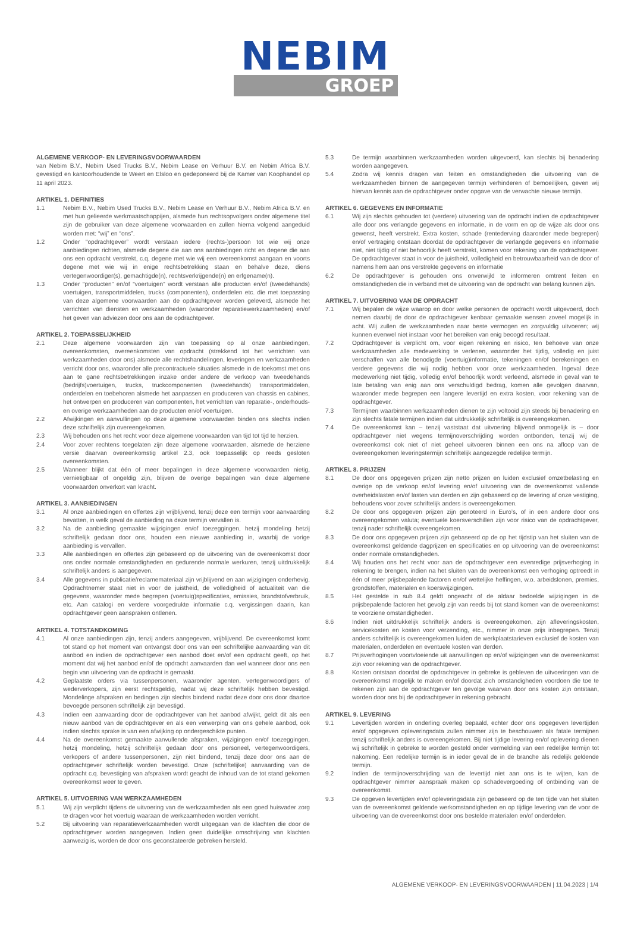NEBIM
GROEP
ALGEMENE VERKOOP- EN LEVERINGSVOORWAARDEN
van Nebim B.V., Nebim Used Trucks B.V., Nebim Lease en Verhuur B.V. en Nebim Africa B.V. gevestigd en kantoorhoudende te Weert en Elsloo en gedeponeerd bij de Kamer van Koophandel op 11 april 2023.
ARTIKEL 1. DEFINITIES
1.1 Nebim B.V., Nebim Used Trucks B.V., Nebim Lease en Verhuur B.V., Nebim Africa B.V. en met hun gelieerde werkmaatschappijen, alsmede hun rechtsopvolgers onder algemene titel zijn de gebruiker van deze algemene voorwaarden en zullen hierna volgend aangeduid worden met: “wij” en “ons”.
1.2 Onder “opdrachtgever” wordt verstaan iedere (rechts-)persoon tot wie wij onze aanbiedingen richten, alsmede degene die aan ons aanbiedingen richt en degene die aan ons een opdracht verstrekt, c.q. degene met wie wij een overeenkomst aangaan en voorts degene met wie wij in enige rechtsbetrekking staan en behalve deze, diens vertegenwoordiger(s), gemachtigde(n), rechtsverkrijgende(n) en erfgename(n).
1.3 Onder “producten” en/of “voertuigen” wordt verstaan alle producten en/of (tweedehands) voertuigen, transportmiddelen, trucks (componenten), onderdelen etc. die met toepassing van deze algemene voorwaarden aan de opdrachtgever worden geleverd, alsmede het verrichten van diensten en werkzaamheden (waaronder reparatiewerkzaamheden) en/of het geven van adviezen door ons aan de opdrachtgever.
ARTIKEL 2. TOEPASSELIJKHEID
2.1 Deze algemene voorwaarden zijn van toepassing op al onze aanbiedingen, overeenkomsten, overeenkomsten van opdracht (strekkend tot het verrichten van werkzaamheden door ons) alsmede alle rechtshandelingen, leveringen en werkzaamheden verricht door ons, waaronder alle precontractuele situaties alsmede in de toekomst met ons aan te gane rechtsbetrekkingen inzake onder andere de verkoop van tweedehands (bedrijfs)voertuigen, trucks, truckcomponenten (tweedehands) transportmiddelen, onderdelen en toebehoren alsmede het aanpassen en produceren van chassis en cabines, het ontwerpen en produceren van componenten, het verrichten van reparatie-, onderhouds- en overige werkzaamheden aan de producten en/of voertuigen.
2.2 Afwijkingen en aanvullingen op deze algemene voorwaarden binden ons slechts indien deze schriftelijk zijn overeengekomen.
2.3 Wij behouden ons het recht voor deze algemene voorwaarden van tijd tot tijd te herzien.
2.4 Voor zover rechtens toegelaten zijn deze algemene voorwaarden, alsmede de herziene versie daarvan overeenkomstig artikel 2.3, ook toepasselijk op reeds gesloten overeenkomsten.
2.5 Wanneer blijkt dat één of meer bepalingen in deze algemene voorwaarden nietig, vernietigbaar of ongeldig zijn, blijven de overige bepalingen van deze algemene voorwaarden onverkort van kracht.
ARTIKEL 3. AANBIEDINGEN
3.1 Al onze aanbiedingen en offertes zijn vrijblijvend, tenzij deze een termijn voor aanvaarding bevatten, in welk geval de aanbieding na deze termijn vervallen is.
3.2 Na de aanbieding gemaakte wijzigingen en/of toezeggingen, hetzij mondeling hetzij schriftelijk gedaan door ons, houden een nieuwe aanbieding in, waarbij de vorige aanbieding is vervallen.
3.3 Alle aanbiedingen en offertes zijn gebaseerd op de uitvoering van de overeenkomst door ons onder normale omstandigheden en gedurende normale werkuren, tenzij uitdrukkelijk schriftelijk anders is aangegeven.
3.4 Alle gegevens in publicatie/reclamemateriaal zijn vrijblijvend en aan wijzigingen onderhevig. Opdrachtnemer staat niet in voor de juistheid, de volledigheid of actualiteit van die gegevens, waaronder mede begrepen (voertuig)specificaties, emissies, brandstofverbruik, etc. Aan catalogi en verdere voorgedrukte informatie c.q. vergissingen daarin, kan opdrachtgever geen aanspraken ontlenen.
ARTIKEL 4. TOTSTANDKOMING
4.1 Al onze aanbiedingen zijn, tenzij anders aangegeven, vrijblijvend. De overeenkomst komt tot stand op het moment van ontvangst door ons van een schriftelijke aanvaarding van dit aanbod en indien de opdrachtgever een aanbod doet en/of een opdracht geeft, op het moment dat wij het aanbod en/of de opdracht aanvaarden dan wel wanneer door ons een begin van uitvoering van de opdracht is gemaakt.
4.2 Geplaatste orders via tussenpersonen, waaronder agenten, vertegenwoordigers of wederverkopers, zijn eerst rechtsgeldig, nadat wij deze schriftelijk hebben bevestigd. Mondelinge afspraken en bedingen zijn slechts bindend nadat deze door ons door daartoe bevoegde personen schriftelijk zijn bevestigd.
4.3 Indien een aanvaarding door de opdrachtgever van het aanbod afwijkt, geldt dit als een nieuw aanbod van de opdrachtgever en als een verwerping van ons gehele aanbod, ook indien slechts sprake is van een afwijking op ondergeschikte punten.
4.4 Na de overeenkomst gemaakte aanvullende afspraken, wijzigingen en/of toezeggingen, hetzij mondeling, hetzij schriftelijk gedaan door ons personeel, vertegenwoordigers, verkopers of andere tussenpersonen, zijn niet bindend, tenzij deze door ons aan de opdrachtgever schriftelijk worden bevestigd. Onze (schriftelijke) aanvaarding van de opdracht c.q. bevestiging van afspraken wordt geacht de inhoud van de tot stand gekomen overeenkomst weer te geven.
ARTIKEL 5. UITVOERING VAN WERKZAAMHEDEN
5.1 Wij zijn verplicht tijdens de uitvoering van de werkzaamheden als een goed huisvader zorg te dragen voor het voertuig waaraan de werkzaamheden worden verricht.
5.2 Bij uitvoering van reparatiewerkzaamheden wordt uitgegaan van de klachten die door de opdrachtgever worden aangegeven. Indien geen duidelijke omschrijving van klachten aanwezig is, worden de door ons geconstateerde gebreken hersteld.
5.3 De termijn waarbinnen werkzaamheden worden uitgevoerd, kan slechts bij benadering worden aangegeven.
5.4 Zodra wij kennis dragen van feiten en omstandigheden die uitvoering van de werkzaamheden binnen de aangegeven termijn verhinderen of bemoeilijken, geven wij hiervan kennis aan de opdrachtgever onder opgave van de verwachte nieuwe termijn.
ARTIKEL 6. GEGEVENS EN INFORMATIE
6.1 Wij zijn slechts gehouden tot (verdere) uitvoering van de opdracht indien de opdrachtgever alle door ons verlangde gegevens en informatie, in de vorm en op de wijze als door ons gewenst, heeft verstrekt. Extra kosten, schade (rentederving daaronder mede begrepen) en/of vertraging ontstaan doordat de opdrachtgever de verlangde gegevens en informatie niet, niet tijdig of niet behoorlijk heeft verstrekt, komen voor rekening van de opdrachtgever. De opdrachtgever staat in voor de juistheid, volledigheid en betrouwbaarheid van de door of namens hem aan ons verstrekte gegevens en informatie
6.2 De opdrachtgever is gehouden ons onverwijld te informeren omtrent feiten en omstandigheden die in verband met de uitvoering van de opdracht van belang kunnen zijn.
ARTIKEL 7. UITVOERING VAN DE OPDRACHT
7.1 Wij bepalen de wijze waarop en door welke personen de opdracht wordt uitgevoerd, doch nemen daarbij de door de opdrachtgever kenbaar gemaakte wensen zoveel mogelijk in acht. Wij zullen de werkzaamheden naar beste vermogen en zorgvuldig uitvoeren; wij kunnen evenwel niet instaan voor het bereiken van enig beoogd resultaat.
7.2 Opdrachtgever is verplicht om, voor eigen rekening en risico, ten behoeve van onze werkzaamheden alle medewerking te verlenen, waaronder het tijdig, volledig en juist verschaffen van alle benodigde (voertuig)informatie, tekeningen en/of berekeningen en verdere gegevens die wij nodig hebben voor onze werkzaamheden. Ingeval deze medewerking niet tijdig, volledig en/of behoorlijk wordt verleend, alsmede in geval van te late betaling van enig aan ons verschuldigd bedrag, komen alle gevolgen daarvan, waaronder mede begrepen een langere levertijd en extra kosten, voor rekening van de opdrachtgever.
7.3 Termijnen waarbinnen werkzaamheden dienen te zijn voltooid zijn steeds bij benadering en zijn slechts fatale termijnen indien dat uitdrukkelijk schriftelijk is overeengekomen.
7.4 De overeenkomst kan – tenzij vaststaat dat uitvoering blijvend onmogelijk is – door opdrachtgever niet wegens termijnoverschrijding worden ontbonden, tenzij wij de overeenkomst ook niet of niet geheel uitvoeren binnen een ons na afloop van de overeengekomen leveringstermijn schriftelijk aangezegde redelijke termijn.
ARTIKEL 8. PRIJZEN
8.1 De door ons opgegeven prijzen zijn netto prijzen en luiden exclusief omzetbelasting en overige op de verkoop en/of levering en/of uitvoering van de overeenkomst vallende overheidslasten en/of lasten van derden en zijn gebaseerd op de levering af onze vestiging, behoudens voor zover schriftelijk anders is overeengekomen.
8.2 De door ons opgegeven prijzen zijn genoteerd in Euro’s, of in een andere door ons overeengekomen valuta; eventuele koersverschillen zijn voor risico van de opdrachtgever, tenzij nader schriftelijk overeengekomen.
8.3 De door ons opgegeven prijzen zijn gebaseerd op de op het tijdstip van het sluiten van de overeenkomst geldende dagprijzen en specificaties en op uitvoering van de overeenkomst onder normale omstandigheden.
8.4 Wij houden ons het recht voor aan de opdrachtgever een evenredige prijsverhoging in rekening te brengen, indien na het sluiten van de overeenkomst een verhoging optreedt in één of meer prijsbepalende factoren en/of wettelijke heffingen, w.o. arbeidslonen, premies, grondstoffen, materialen en koerswijzigingen.
8.5 Het gestelde in sub 8.4 geldt ongeacht of de aldaar bedoelde wijzigingen in de prijsbepalende factoren het gevolg zijn van reeds bij tot stand komen van de overeenkomst te voorziene omstandigheden.
8.6 Indien niet uitdrukkelijk schriftelijk anders is overeengekomen, zijn afleveringskosten, servicekosten en kosten voor verzending, etc., nimmer in onze prijs inbegrepen. Tenzij anders schriftelijk is overeengekomen luiden de werkplaatstarieven exclusief de kosten van materialen, onderdelen en eventuele kosten van derden.
8.7 Prijsverhogingen voortvloeiende uit aanvullingen op en/of wijzigingen van de overeenkomst zijn voor rekening van de opdrachtgever.
8.8 Kosten ontstaan doordat de opdrachtgever in gebreke is gebleven de uitvoeringen van de overeenkomst mogelijk te maken en/of doordat zich omstandigheden voordoen die toe te rekenen zijn aan de opdrachtgever ten gevolge waarvan door ons kosten zijn ontstaan, worden door ons bij de opdrachtgever in rekening gebracht.
ARTIKEL 9. LEVERING
9.1 Levertijden worden in onderling overleg bepaald, echter door ons opgegeven levertijden en/of opgegeven opleveringsdata zullen nimmer zijn te beschouwen als fatale termijnen tenzij schriftelijk anders is overeengekomen. Bij niet tijdige levering en/of oplevering dienen wij schriftelijk in gebreke te worden gesteld onder vermelding van een redelijke termijn tot nakoming. Een redelijke termijn is in ieder geval de in de branche als redelijk geldende termijn.
9.2 Indien de termijnoverschrijding van de levertijd niet aan ons is te wijten, kan de opdrachtgever nimmer aanspraak maken op schadevergoeding of ontbinding van de overeenkomst.
9.3 De opgeven levertijden en/of opleveringsdata zijn gebaseerd op de ten tijde van het sluiten van de overeenkomst geldende werkomstandigheden en op tijdige levering van de voor de uitvoering van de overeenkomst door ons bestelde materialen en/of onderdelen.
ALGEMENE VERKOOP- EN LEVERINGSVOORWAARDEN | 11.04.2023 | 1/4